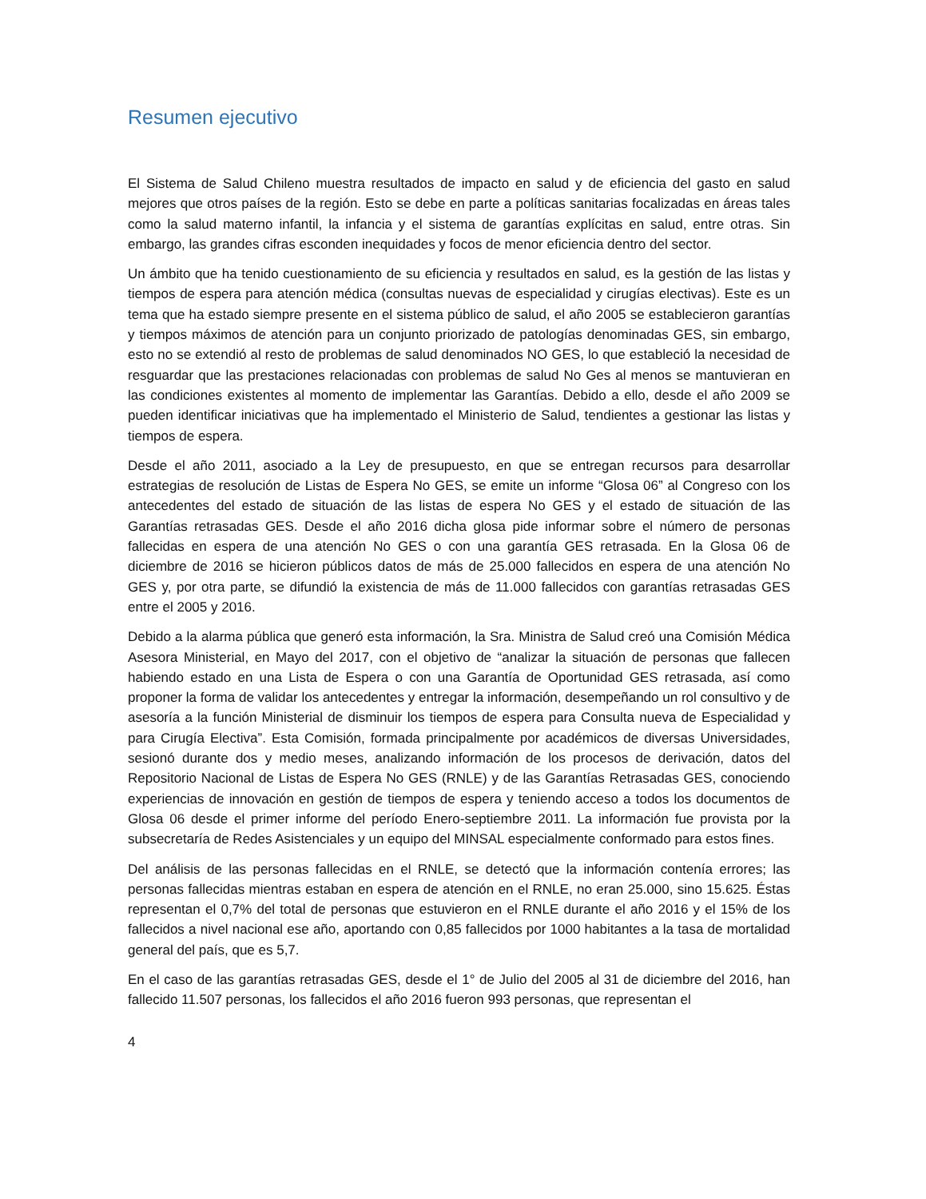Resumen ejecutivo
El Sistema de Salud Chileno muestra resultados de impacto en salud y de eficiencia del gasto en salud mejores que otros países de la región. Esto se debe en parte a políticas sanitarias focalizadas en áreas tales como la salud materno infantil, la infancia y el sistema de garantías explícitas en salud, entre otras. Sin embargo, las grandes cifras esconden inequidades y focos de menor eficiencia dentro del sector.
Un ámbito que ha tenido cuestionamiento de su eficiencia y resultados en salud, es la gestión de las listas y tiempos de espera para atención médica (consultas nuevas de especialidad y cirugías electivas). Este es un tema que ha estado siempre presente en el sistema público de salud, el año 2005 se establecieron garantías y tiempos máximos de atención para un conjunto priorizado de patologías denominadas GES, sin embargo, esto no se extendió al resto de problemas de salud denominados NO GES, lo que estableció la necesidad de resguardar que las prestaciones relacionadas con problemas de salud No Ges al menos se mantuvieran en las condiciones existentes al momento de implementar las Garantías. Debido a ello, desde el año 2009 se pueden identificar iniciativas que ha implementado el Ministerio de Salud, tendientes a gestionar las listas y tiempos de espera.
Desde el año 2011, asociado a la Ley de presupuesto, en que se entregan recursos para desarrollar estrategias de resolución de Listas de Espera No GES, se emite un informe “Glosa 06” al Congreso con los antecedentes del estado de situación de las listas de espera No GES y el estado de situación de las Garantías retrasadas GES. Desde el año 2016 dicha glosa pide informar sobre el número de personas fallecidas en espera de una atención No GES o con una garantía GES retrasada. En la Glosa 06 de diciembre de 2016 se hicieron públicos datos de más de 25.000 fallecidos en espera de una atención No GES y, por otra parte, se difundió la existencia de más de 11.000 fallecidos con garantías retrasadas GES entre el 2005 y 2016.
Debido a la alarma pública que generó esta información, la Sra. Ministra de Salud creó una Comisión Médica Asesora Ministerial, en Mayo del 2017, con el objetivo de “analizar la situación de personas que fallecen habiendo estado en una Lista de Espera o con una Garantía de Oportunidad GES retrasada, así como proponer la forma de validar los antecedentes y entregar la información, desempeñando un rol consultivo y de asesoría a la función Ministerial de disminuir los tiempos de espera para Consulta nueva de Especialidad y para Cirugía Electiva”. Esta Comisión, formada principalmente por académicos de diversas Universidades, sesionó durante dos y medio meses, analizando información de los procesos de derivación, datos del Repositorio Nacional de Listas de Espera No GES (RNLE) y de las Garantías Retrasadas GES, conociendo experiencias de innovación en gestión de tiempos de espera y teniendo acceso a todos los documentos de Glosa 06 desde el primer informe del período Enero-septiembre 2011. La información fue provista por la subsecretaría de Redes Asistenciales y un equipo del MINSAL especialmente conformado para estos fines.
Del análisis de las personas fallecidas en el RNLE, se detectó que la información contenía errores; las personas fallecidas mientras estaban en espera de atención en el RNLE, no eran 25.000, sino 15.625. Éstas representan el 0,7% del total de personas que estuvieron en el RNLE durante el año 2016 y el 15% de los fallecidos a nivel nacional ese año, aportando con 0,85 fallecidos por 1000 habitantes a la tasa de mortalidad general del país, que es 5,7.
En el caso de las garantías retrasadas GES, desde el 1° de Julio del 2005 al 31 de diciembre del 2016, han fallecido 11.507 personas, los fallecidos el año 2016 fueron 993 personas, que representan el
4